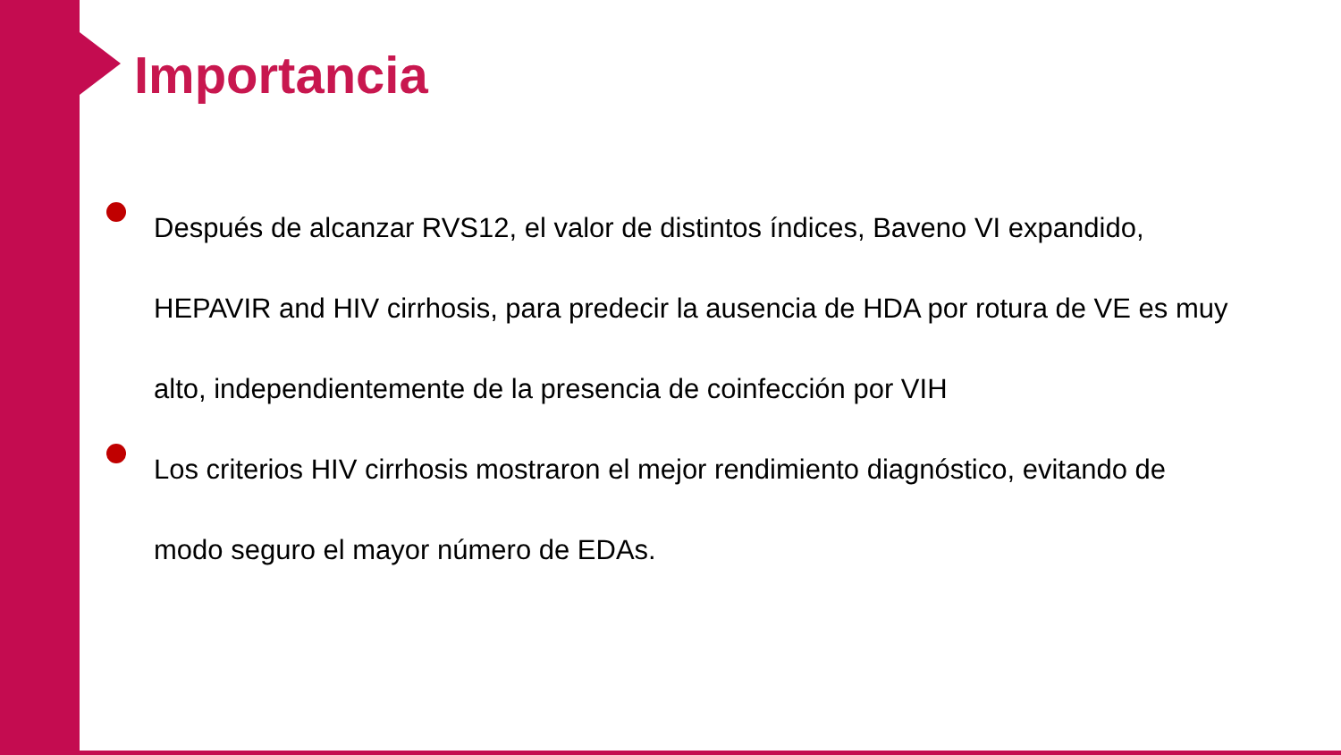Importancia
Después de alcanzar RVS12, el valor de distintos índices, Baveno VI expandido, HEPAVIR and HIV cirrhosis, para predecir la ausencia de HDA por rotura de VE es muy alto, independientemente de la presencia de coinfección por VIH
Los criterios HIV cirrhosis mostraron el mejor rendimiento diagnóstico, evitando de modo seguro el mayor número de EDAs.